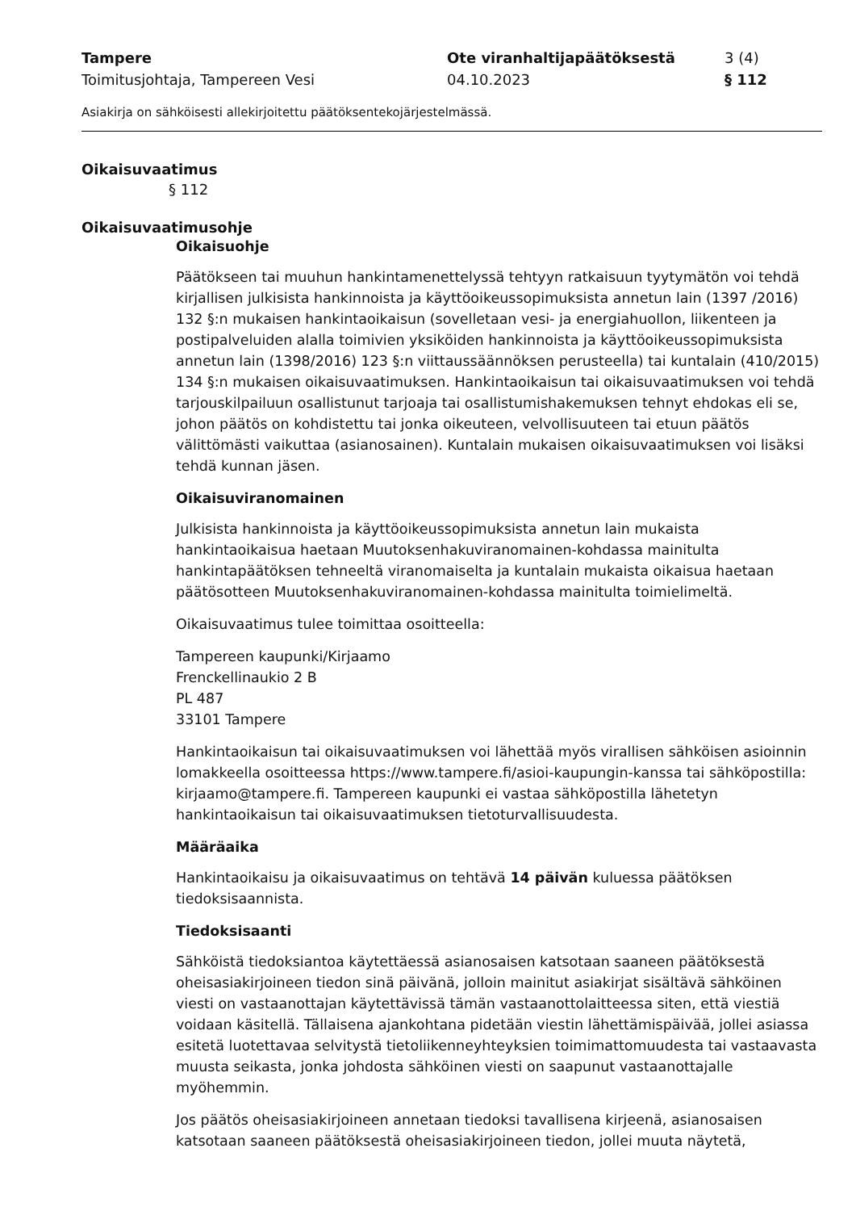Tampere
Toimitusjohtaja, Tampereen Vesi
Ote viranhaltijapäätöksestä
04.10.2023
3 (4)
§ 112
Asiakirja on sähköisesti allekirjoitettu päätöksentekojärjestelmässä.
Oikaisuvaatimus
§ 112
Oikaisuvaatimusohje
Oikaisuohje
Päätökseen tai muuhun hankintamenettelyssä tehtyyn ratkaisuun tyytymätön voi tehdä kirjallisen julkisista hankinnoista ja käyttöoikeussopimuksista annetun lain (1397 /2016) 132 §:n mukaisen hankintaoikaisun (sovelletaan vesi- ja energiahuollon, liikenteen ja postipalveluiden alalla toimivien yksiköiden hankinnoista ja käyttöoikeussopimuksista annetun lain (1398/2016) 123 §:n viittaussäännöksen perusteella) tai kuntalain (410/2015) 134 §:n mukaisen oikaisuvaatimuksen. Hankintaoikaisun tai oikaisuvaatimuksen voi tehdä tarjouskilpailuun osallistunut tarjoaja tai osallistumishakemuksen tehnyt ehdokas eli se, johon päätös on kohdistettu tai jonka oikeuteen, velvollisuuteen tai etuun päätös välittömästi vaikuttaa (asianosainen). Kuntalain mukaisen oikaisuvaatimuksen voi lisäksi tehdä kunnan jäsen.
Oikaisuviranomainen
Julkisista hankinnoista ja käyttöoikeussopimuksista annetun lain mukaista hankintaoikaisua haetaan Muutoksenhakuviranomainen-kohdassa mainitulta hankintapäätöksen tehneeltä viranomaiselta ja kuntalain mukaista oikaisua haetaan päätösotteen Muutoksenhakuviranomainen-kohdassa mainitulta toimielimeltä.
Oikaisuvaatimus tulee toimittaa osoitteella:
Tampereen kaupunki/Kirjaamo
Frenckellinaukio 2 B
PL 487
33101 Tampere
Hankintaoikaisun tai oikaisuvaatimuksen voi lähettää myös virallisen sähköisen asioinnin lomakkeella osoitteessa https://www.tampere.fi/asioi-kaupungin-kanssa tai sähköpostilla: kirjaamo@tampere.fi. Tampereen kaupunki ei vastaa sähköpostilla lähetetyn hankintaoikaisun tai oikaisuvaatimuksen tietoturvallisuudesta.
Määräaika
Hankintaoikaisu ja oikaisuvaatimus on tehtävä 14 päivän kuluessa päätöksen tiedoksisaannista.
Tiedoksisaanti
Sähköistä tiedoksiantoa käytettäessä asianosaisen katsotaan saaneen päätöksestä oheisasiakirjoineen tiedon sinä päivänä, jolloin mainitut asiakirjat sisältävä sähköinen viesti on vastaanottajan käytettävissä tämän vastaanottolaitteessa siten, että viestiä voidaan käsitellä. Tällaisena ajankohtana pidetään viestin lähettämispäivää, jollei asiassa esitetä luotettavaa selvitystä tietoliikenneyhteyksien toimimattomuudesta tai vastaavasta muusta seikasta, jonka johdosta sähköinen viesti on saapunut vastaanottajalle myöhemmin.
Jos päätös oheisasiakirjoineen annetaan tiedoksi tavallisena kirjeenä, asianosaisen katsotaan saaneen päätöksestä oheisasiakirjoineen tiedon, jollei muuta näytetä,